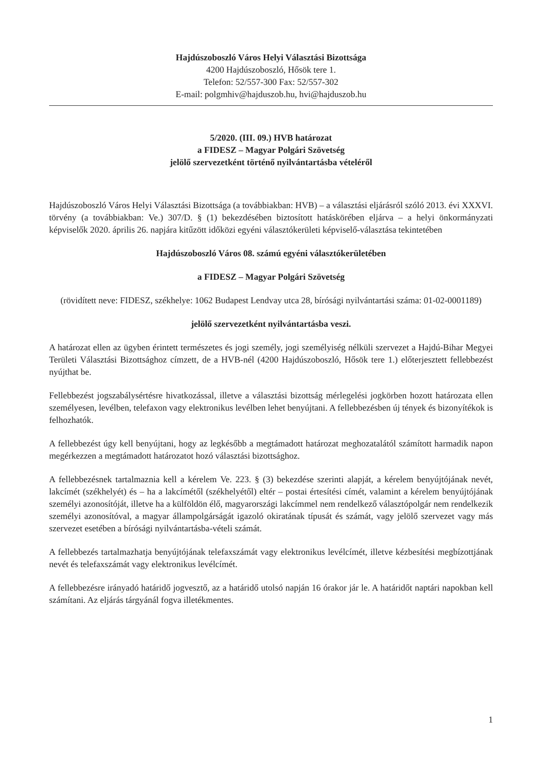Hajdúszoboszló Város Helyi Választási Bizottsága
4200 Hajdúszoboszló, Hősök tere 1.
Telefon: 52/557-300 Fax: 52/557-302
E-mail: polgmhiv@hajduszob.hu, hvi@hajduszob.hu
5/2020. (III. 09.) HVB határozat
a FIDESZ – Magyar Polgári Szövetség
jelölő szervezetként történő nyilvántartásba vételéről
Hajdúszoboszló Város Helyi Választási Bizottsága (a továbbiakban: HVB) – a választási eljárásról szóló 2013. évi XXXVI. törvény (a továbbiakban: Ve.) 307/D. § (1) bekezdésében biztosított hatáskörében eljárva – a helyi önkormányzati képviselők 2020. április 26. napjára kitűzött időközi egyéni választókerületi képviselő-választása tekintetében
Hajdúszoboszló Város 08. számú egyéni választókerületében
a FIDESZ – Magyar Polgári Szövetség
(rövidített neve: FIDESZ, székhelye: 1062 Budapest Lendvay utca 28, bírósági nyilvántartási száma: 01-02-0001189)
jelölő szervezetként nyilvántartásba veszi.
A határozat ellen az ügyben érintett természetes és jogi személy, jogi személyiség nélküli szervezet a Hajdú-Bihar Megyei Területi Választási Bizottsághoz címzett, de a HVB-nél (4200 Hajdúszoboszló, Hősök tere 1.) előterjesztett fellebbezést nyújthat be.
Fellebbezést jogszabálysértésre hivatkozással, illetve a választási bizottság mérlegelési jogkörben hozott határozata ellen személyesen, levélben, telefaxon vagy elektronikus levélben lehet benyújtani. A fellebbezésben új tények és bizonyítékok is felhozhatók.
A fellebbezést úgy kell benyújtani, hogy az legkésőbb a megtámadott határozat meghozatalától számított harmadik napon megérkezzen a megtámadott határozatot hozó választási bizottsághoz.
A fellebbezésnek tartalmaznia kell a kérelem Ve. 223. § (3) bekezdése szerinti alapját, a kérelem benyújtójának nevét, lakcímét (székhelyét) és – ha a lakcímétől (székhelyétől) eltér – postai értesítési címét, valamint a kérelem benyújtójának személyi azonosítóját, illetve ha a külföldön élő, magyarországi lakcímmel nem rendelkező választópolgár nem rendelkezik személyi azonosítóval, a magyar állampolgárságát igazoló okiratának típusát és számát, vagy jelölő szervezet vagy más szervezet esetében a bírósági nyilvántartásba-vételi számát.
A fellebbezés tartalmazhatja benyújtójának telefaxszámát vagy elektronikus levélcímét, illetve kézbesítési megbízottjának nevét és telefaxszámát vagy elektronikus levélcímét.
A fellebbezésre irányadó határidő jogvesztő, az a határidő utolsó napján 16 órakor jár le. A határidőt naptári napokban kell számítani. Az eljárás tárgyánál fogva illetékmentes.
1